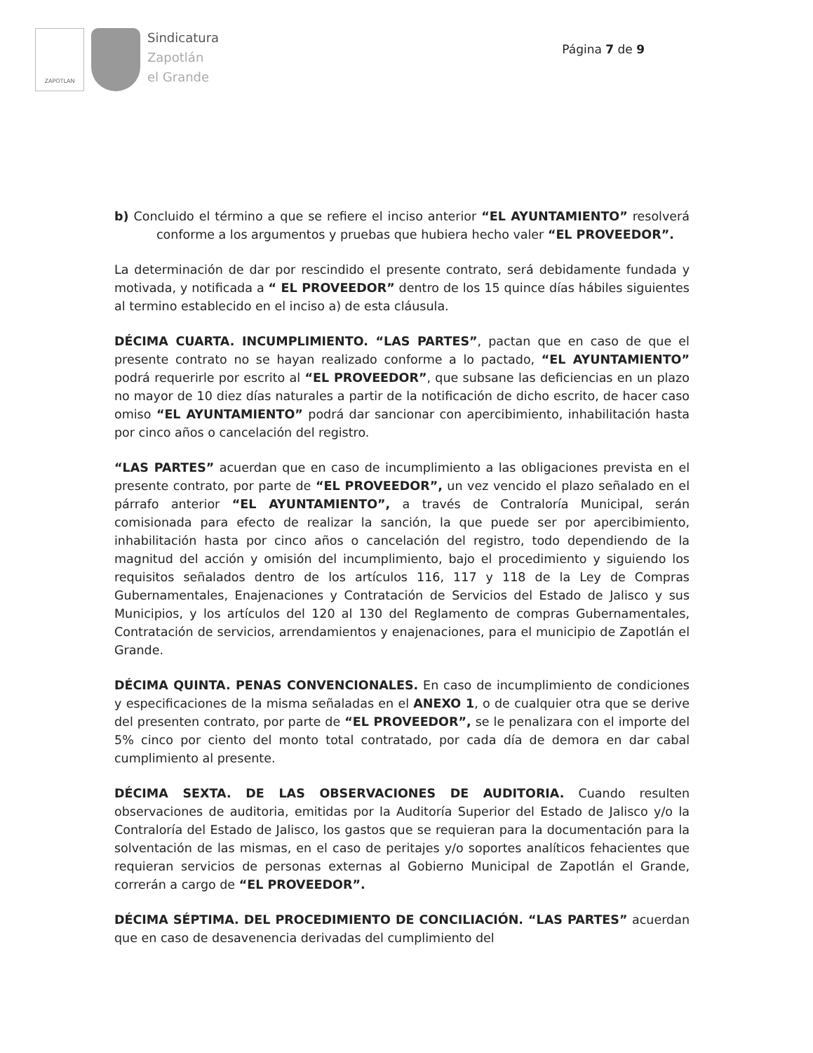ZAPOTLAN
Sindicatura
Zapotlán
el Grande
Página 7 de 9
b) Concluido el término a que se refiere el inciso anterior “EL AYUNTAMIENTO” resolverá conforme a los argumentos y pruebas que hubiera hecho valer “EL PROVEEDOR”.
La determinación de dar por rescindido el presente contrato, será debidamente fundada y motivada, y notificada a “ EL PROVEEDOR” dentro de los 15 quince días hábiles siguientes al termino establecido en el inciso a) de esta cláusula.
DÉCIMA CUARTA. INCUMPLIMIENTO. “LAS PARTES”, pactan que en caso de que el presente contrato no se hayan realizado conforme a lo pactado, “EL AYUNTAMIENTO” podrá requerirle por escrito al “EL PROVEEDOR”, que subsane las deficiencias en un plazo no mayor de 10 diez días naturales a partir de la notificación de dicho escrito, de hacer caso omiso “EL AYUNTAMIENTO” podrá dar sancionar con apercibimiento, inhabilitación hasta por cinco años o cancelación del registro.
“LAS PARTES” acuerdan que en caso de incumplimiento a las obligaciones prevista en el presente contrato, por parte de “EL PROVEEDOR”, un vez vencido el plazo señalado en el párrafo anterior “EL AYUNTAMIENTO”, a través de Contraloría Municipal, serán comisionada para efecto de realizar la sanción, la que puede ser por apercibimiento, inhabilitación hasta por cinco años o cancelación del registro, todo dependiendo de la magnitud del acción y omisión del incumplimiento, bajo el procedimiento y siguiendo los requisitos señalados dentro de los artículos 116, 117 y 118 de la Ley de Compras Gubernamentales, Enajenaciones y Contratación de Servicios del Estado de Jalisco y sus Municipios, y los artículos del 120 al 130 del Reglamento de compras Gubernamentales, Contratación de servicios, arrendamientos y enajenaciones, para el municipio de Zapotlán el Grande.
DÉCIMA QUINTA. PENAS CONVENCIONALES. En caso de incumplimiento de condiciones y especificaciones de la misma señaladas en el ANEXO 1, o de cualquier otra que se derive del presenten contrato, por parte de “EL PROVEEDOR”, se le penalizara con el importe del 5% cinco por ciento del monto total contratado, por cada día de demora en dar cabal cumplimiento al presente.
DÉCIMA SEXTA. DE LAS OBSERVACIONES DE AUDITORIA. Cuando resulten observaciones de auditoria, emitidas por la Auditoría Superior del Estado de Jalisco y/o la Contraloría del Estado de Jalisco, los gastos que se requieran para la documentación para la solventación de las mismas, en el caso de peritajes y/o soportes analíticos fehacientes que requieran servicios de personas externas al Gobierno Municipal de Zapotlán el Grande, correrán a cargo de “EL PROVEEDOR”.
DÉCIMA SÉPTIMA. DEL PROCEDIMIENTO DE CONCILIACIÓN. “LAS PARTES” acuerdan que en caso de desavenencia derivadas del cumplimiento del